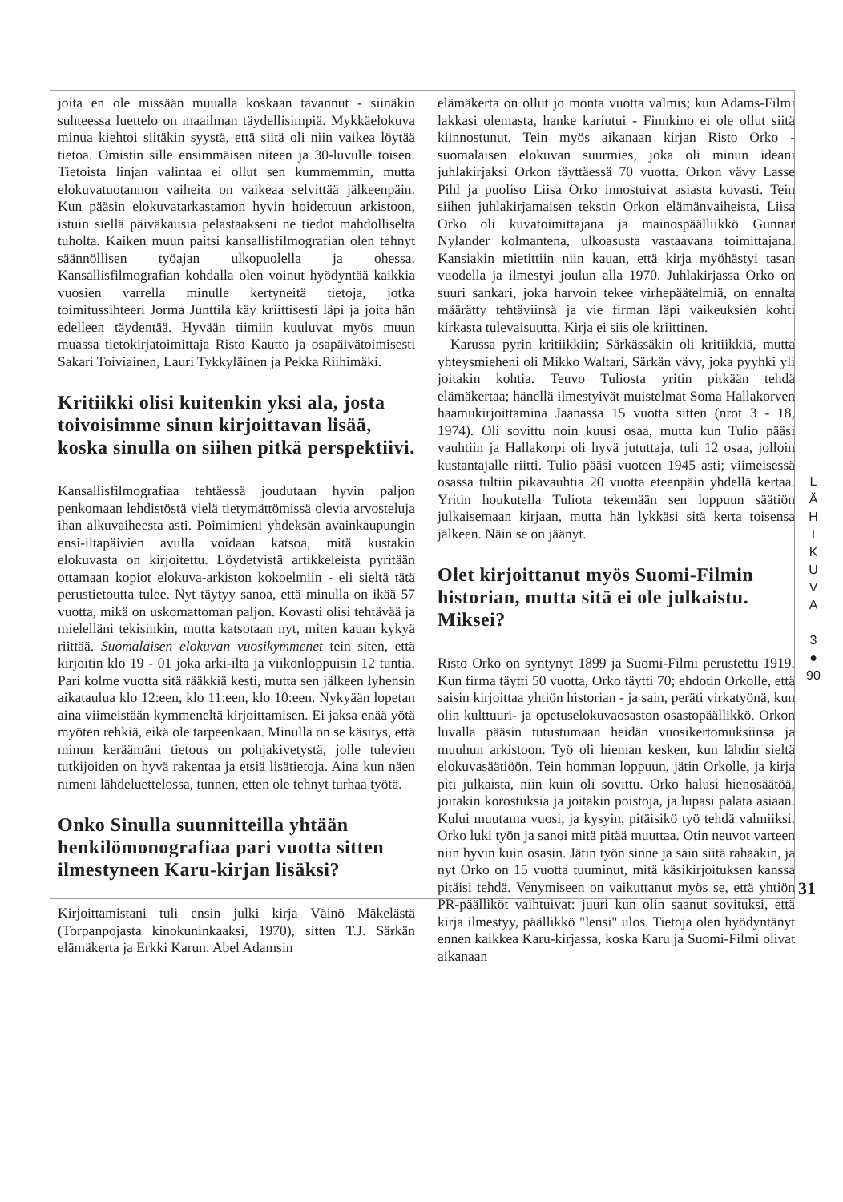joita en ole missään muualla koskaan tavannut - siinäkin suhteessa luettelo on maailman täydellisimpiä. Mykkäelokuva minua kiehtoi siitäkin syystä, että siitä oli niin vaikea löytää tietoa. Omistin sille ensimmäisen niteen ja 30-luvulle toisen. Tietoista linjan valintaa ei ollut sen kummemmin, mutta elokuvatuotannon vaiheita on vaikeaa selvittää jälkeenpäin. Kun pääsin elokuvatarkastamon hyvin hoidettuun arkistoon, istuin siellä päiväkausia pelastaakseni ne tiedot mahdolliselta tuholta. Kaiken muun paitsi kansallisfilmografian olen tehnyt säännöllisen työajan ulkopuolella ja ohessa. Kansallisfilmografian kohdalla olen voinut hyödyntää kaikkia vuosien varrella minulle kertyneitä tietoja, jotka toimitussihteeri Jorma Junttila käy kriittisesti läpi ja joita hän edelleen täydentää. Hyvään tiimiin kuuluvat myös muun muassa tietokirjatoimittaja Risto Kautto ja osapäivätoimisesti Sakari Toiviainen, Lauri Tykkyläinen ja Pekka Riihimäki.
Kritiikki olisi kuitenkin yksi ala, josta toivoisimme sinun kirjoittavan lisää, koska sinulla on siihen pitkä perspektiivi.
Kansallisfilmografiaa tehtäessä joudutaan hyvin paljon penkomaan lehdistöstä vielä tietymättömissä olevia arvosteluja ihan alkuvaiheesta asti. Poimimieni yhdeksän avainkaupungin ensi-iltapäivien avulla voidaan katsoa, mitä kustakin elokuvasta on kirjoitettu. Löydetyistä artikkeleista pyritään ottamaan kopiot elokuva-arkiston kokoelmiin - eli sieltä tätä perustietoutta tulee. Nyt täytyy sanoa, että minulla on ikää 57 vuotta, mikä on uskomattoman paljon. Kovasti olisi tehtävää ja mielelläni tekisinkin, mutta katsotaan nyt, miten kauan kykyä riittää. Suomalaisen elokuvan vuosikymmenet tein siten, että kirjoitin klo 19 - 01 joka arki-ilta ja viikonloppuisin 12 tuntia. Pari kolme vuotta sitä rääkkiä kesti, mutta sen jälkeen lyhensin aikataulua klo 12:een, klo 11:een, klo 10:een. Nykyään lopetan aina viimeistään kymmeneltä kirjoittamisen. Ei jaksa enää yötä myöten rehkiä, eikä ole tarpeenkaan. Minulla on se käsitys, että minun keräämäni tietous on pohjakivetystä, jolle tulevien tutkijoiden on hyvä rakentaa ja etsiä lisätietoja. Aina kun näen nimeni lähdeluettelossa, tunnen, etten ole tehnyt turhaa työtä.
Onko Sinulla suunnitteilla yhtään henkilömonografiaa pari vuotta sitten ilmestyneen Karu-kirjan lisäksi?
Kirjoittamistani tuli ensin julki kirja Väinö Mäkelästä (Torpanpojasta kinokuninkaaksi, 1970), sitten T.J. Särkän elämäkerta ja Erkki Karun. Abel Adamsin
elämäkerta on ollut jo monta vuotta valmis; kun Adams-Filmi lakkasi olemasta, hanke kariutui - Finnkino ei ole ollut siitä kiinnostunut. Tein myös aikanaan kirjan Risto Orko - suomalaisen elokuvan suurmies, joka oli minun ideani juhlakirjaksi Orkon täyttäessä 70 vuotta. Orkon vävy Lasse Pihl ja puoliso Liisa Orko innostuivat asiasta kovasti. Tein siihen juhlakirjamaisen tekstin Orkon elämänvaiheista, Liisa Orko oli kuvatoimittajana ja mainospäälliikkö Gunnar Nylander kolmantena, ulkoasusta vastaavana toimittajana. Kansiakin mietittiin niin kauan, että kirja myöhästyi tasan vuodella ja ilmestyi joulun alla 1970. Juhlakirjassa Orko on suuri sankari, joka harvoin tekee virhepäätelmiä, on ennalta määrätty tehtäviinsä ja vie firman läpi vaikeuksien kohti kirkasta tulevaisuutta. Kirja ei siis ole kriittinen.
Karussa pyrin kritiikkiin; Särkässäkin oli kritiikkiä, mutta yhteysmieheni oli Mikko Waltari, Särkän vävy, joka pyyhki yli joitakin kohtia. Teuvo Tuliosta yritin pitkään tehdä elämäkertaa; hänellä ilmestyivät muistelmat Soma Hallakorven haamukirjoittamina Jaanassa 15 vuotta sitten (nrot 3 - 18, 1974). Oli sovittu noin kuusi osaa, mutta kun Tulio pääsi vauhtiin ja Hallakorpi oli hyvä jututtaja, tuli 12 osaa, jolloin kustantajalle riitti. Tulio pääsi vuoteen 1945 asti; viimeisessä osassa tultiin pikavauhtia 20 vuotta eteenpäin yhdellä kertaa. Yritin houkutella Tuliota tekemään sen loppuun säätiön julkaisemaan kirjaan, mutta hän lykkäsi sitä kerta toisensa jälkeen. Näin se on jäänyt.
Olet kirjoittanut myös Suomi-Filmin historian, mutta sitä ei ole julkaistu. Miksei?
Risto Orko on syntynyt 1899 ja Suomi-Filmi perustettu 1919. Kun firma täytti 50 vuotta, Orko täytti 70; ehdotin Orkolle, että saisin kirjoittaa yhtiön historian - ja sain, peräti virkatyönä, kun olin kulttuuri- ja opetuselokuvaosaston osastopäällikkö. Orkon luvalla pääsin tutustumaan heidän vuosikertomuksiinsa ja muuhun arkistoon. Työ oli hieman kesken, kun lähdin sieltä elokuvasäätiöön. Tein homman loppuun, jätin Orkolle, ja kirja piti julkaista, niin kuin oli sovittu. Orko halusi hienosäätöä, joitakin korostuksia ja joitakin poistoja, ja lupasi palata asiaan. Kului muutama vuosi, ja kysyin, pitäisikö työ tehdä valmiiksi. Orko luki työn ja sanoi mitä pitää muuttaa. Otin neuvot varteen niin hyvin kuin osasin. Jätin työn sinne ja sain siitä rahaakin, ja nyt Orko on 15 vuotta tuuminut, mitä käsikirjoituksen kanssa pitäisi tehdä. Venymiseen on vaikuttanut myös se, että yhtiön PR-päälliköt vaihtuivat: juuri kun olin saanut sovituksi, että kirja ilmestyy, päällikkö "lensi" ulos. Tietoja olen hyödyntänyt ennen kaikkea Karu-kirjassa, koska Karu ja Suomi-Filmi olivat aikanaan
L
Ä
H
I
K
U
V
A
3
●
90
31